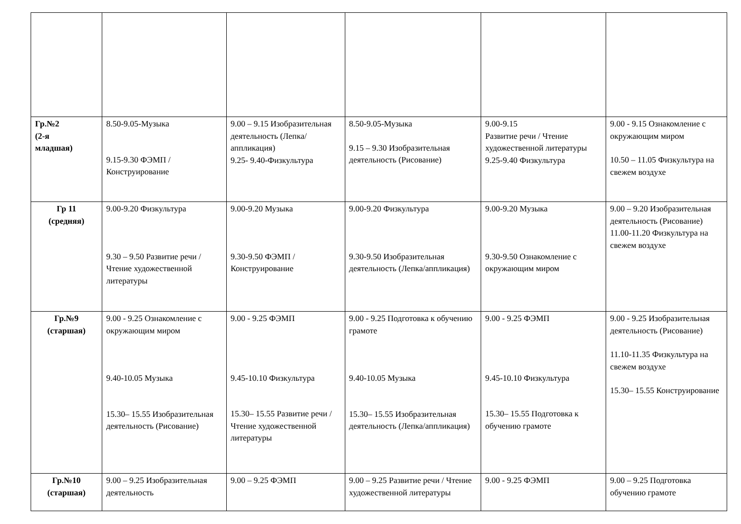| Гр.№2 (2-я младшая) | 8.50-9.05-Музыка 9.15-9.30 ФЭМП / Конструирование | 9.00 – 9.15 Изобразительная деятельность (Лепка/ аппликация) 9.25- 9.40-Физкультура | 8.50-9.05-Музыка 9.15 – 9.30 Изобразительная деятельность (Рисование) | 9.00-9.15 Развитие речи / Чтение художественной литературы 9.25-9.40 Физкультура | 9.00 - 9.15 Ознакомление с окружающим миром 10.50 – 11.05 Физкультура на свежем воздухе |
| Гр 11 (средняя) | 9.00-9.20 Физкультура 9.30 – 9.50 Развитие речи / Чтение художественной литературы | 9.00-9.20 Музыка 9.30-9.50 ФЭМП / Конструирование | 9.00-9.20 Физкультура 9.30-9.50 Изобразительная деятельность (Лепка/аппликация) | 9.00-9.20 Музыка 9.30-9.50 Ознакомление с окружающим миром | 9.00 – 9.20 Изобразительная деятельность (Рисование) 11.00-11.20 Физкультура на свежем воздухе |
| Гр.№9 (старшая) | 9.00 - 9.25 Ознакомление с окружающим миром 9.40-10.05 Музыка 15.30– 15.55 Изобразительная деятельность (Рисование) | 9.00 - 9.25 ФЭМП 9.45-10.10 Физкультура 15.30– 15.55 Развитие речи /Чтение художественной литературы | 9.00 - 9.25 Подготовка к обучению грамоте 9.40-10.05 Музыка 15.30– 15.55 Изобразительная деятельность (Лепка/аппликация) | 9.00 - 9.25 ФЭМП 9.45-10.10 Физкультура 15.30– 15.55 Подготовка к обучению грамоте | 9.00 - 9.25 Изобразительная деятельность (Рисование) 11.10-11.35 Физкультура на свежем воздухе 15.30– 15.55 Конструирование |
| Гр.№10 (старшая) | 9.00 – 9.25 Изобразительная деятельность | 9.00 – 9.25 ФЭМП | 9.00 – 9.25 Развитие речи / Чтение художественной литературы | 9.00 - 9.25 ФЭМП | 9.00 – 9.25 Подготовка обучению грамоте |